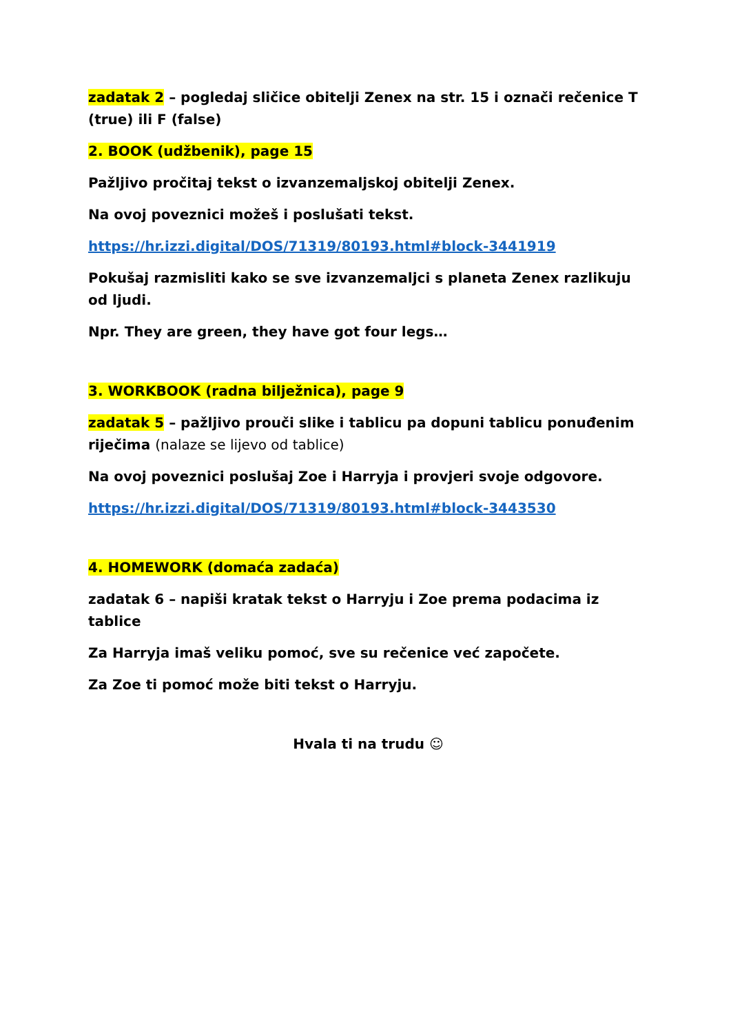zadatak 2 – pogledaj sličice obitelji Zenex na str. 15 i označi rečenice T (true) ili F (false)
2. BOOK (udžbenik), page 15
Pažljivo pročitaj tekst o izvanzemaljskoj obitelji Zenex.
Na ovoj poveznici možeš i poslušati tekst.
https://hr.izzi.digital/DOS/71319/80193.html#block-3441919
Pokušaj razmisliti kako se sve izvanzemaljci s planeta Zenex razlikuju od ljudi.
Npr. They are green, they have got four legs…
3. WORKBOOK (radna bilježnica), page 9
zadatak 5 – pažljivo prouči slike i tablicu pa dopuni tablicu ponuđenim riječima (nalaze se lijevo od tablice)
Na ovoj poveznici poslušaj Zoe i Harryja i provjeri svoje odgovore.
https://hr.izzi.digital/DOS/71319/80193.html#block-3443530
4. HOMEWORK (domaća zadaća)
zadatak 6 – napiši kratak tekst o Harryju i Zoe prema podacima iz tablice
Za Harryja imaš veliku pomoć, sve su rečenice već započete.
Za Zoe ti pomoć može biti tekst o Harryju.
Hvala ti na trudu ☺